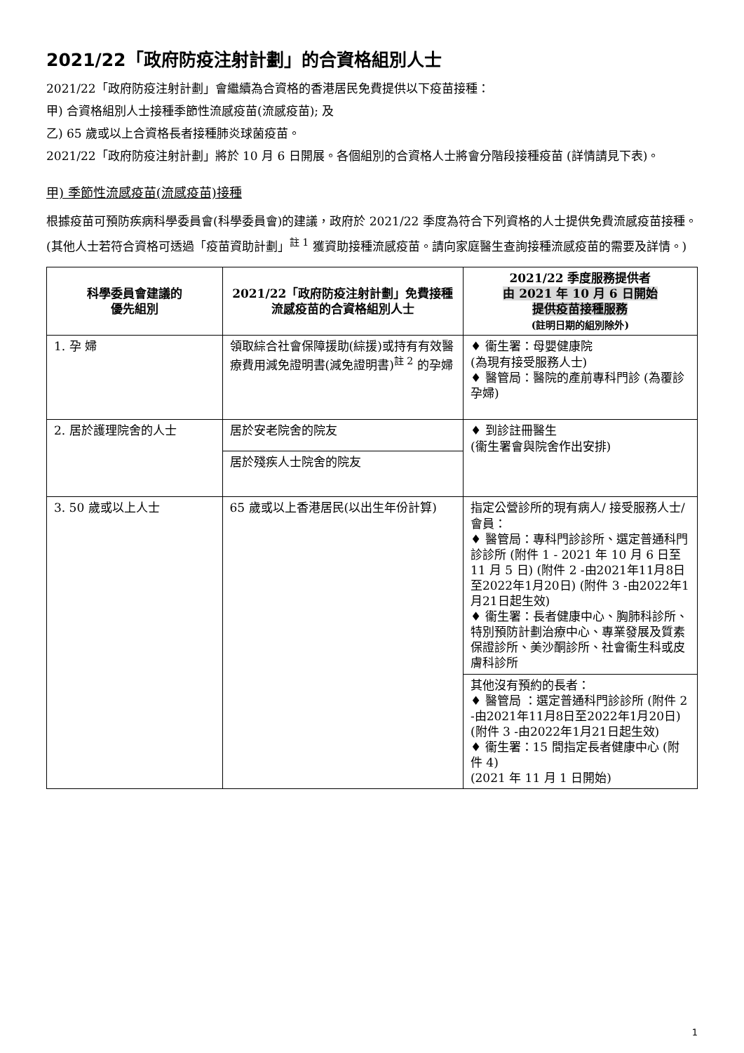2021/22「政府防疫注射計劃」的合資格組別人士
2021/22「政府防疫注射計劃」會繼續為合資格的香港居民免費提供以下疫苗接種：
甲) 合資格組別人士接種季節性流感疫苗(流感疫苗); 及
乙) 65 歲或以上合資格長者接種肺炎球菌疫苗。
2021/22「政府防疫注射計劃」將於 10 月 6 日開展。各個組別的合資格人士將會分階段接種疫苗 (詳情請見下表)。
甲) 季節性流感疫苗(流感疫苗)接種
根據疫苗可預防疾病科學委員會(科學委員會)的建議，政府於 2021/22 季度為符合下列資格的人士提供免費流感疫苗接種。
(其他人士若符合資格可透過「疫苗資助計劃」<sup>註 1</sup> 獲資助接種流感疫苗。請向家庭醫生查詢接種流感疫苗的需要及詳情。)
| 科學委員會建議的 優先組別 | 2021/22「政府防疫注射計劃」免費接種流感疫苗的合資格組別人士 | 2021/22 季度服務提供者 由 2021 年 10 月 6 日開始 提供疫苗接種服務 (註明日期的組別除外) |
| --- | --- | --- |
| 1. 孕 婦 | 領取綜合社會保障援助(綜援)或持有有效醫療費用減免證明書(減免證明書)<sup>註 2</sup> 的孕婦 | ♦ 衞生署：母嬰健康院 (為現有接受服務人士) ♦ 醫管局：醫院的產前專科門診 (為覆診孕婦) |
| 2. 居於護理院舍的人士 | 居於安老院舍的院友 | ♦ 到診註冊醫生 (衞生署會與院舍作出安排) |
| | 居於殘疾人士院舍的院友 | |
| 3. 50 歲或以上人士 | 65 歲或以上香港居民(以出生年份計算) | 指定公營診所的現有病人/ 接受服務人士/ 會員： ♦ 醫管局：專科門診診所、選定普通科門診診所 (附件 1 - 2021 年 10 月 6 日至 11 月 5 日) (附件 2 -由2021年11月8日至2022年1月20日) (附件 3 -由2022年1月21日起生效) ♦ 衞生署：長者健康中心、胸肺科診所、特別預防計劃治療中心、專業發展及質素保證診所、美沙酮診所、社會衞生科或皮膚科診所 |
| | | 其他沒有預約的長者： ♦ 醫管局 ：選定普通科門診診所 (附件 2 -由2021年11月8日至2022年1月20日) (附件 3 -由2022年1月21日起生效) ♦ 衞生署：15 間指定長者健康中心 (附件 4) (2021 年 11 月 1 日開始) |
1